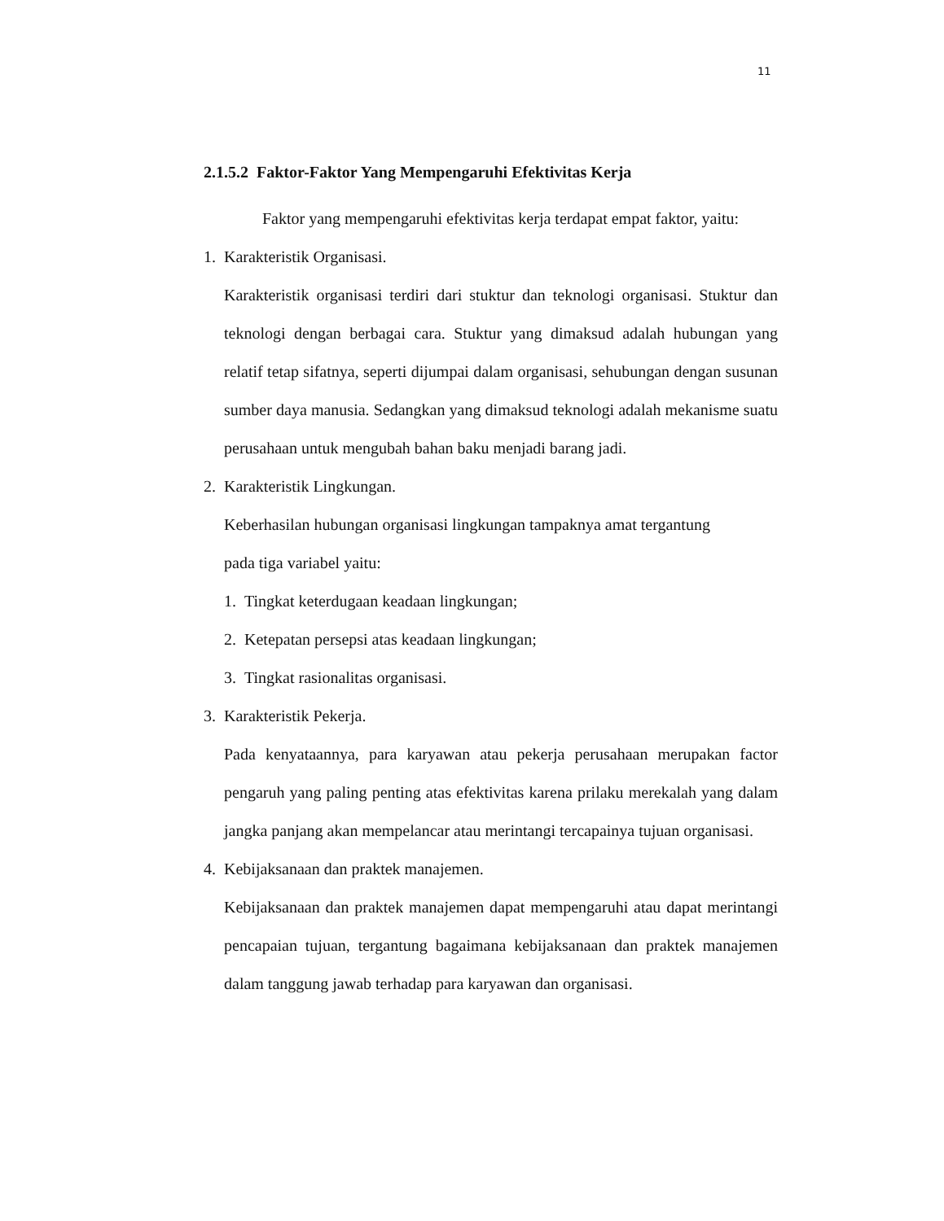11
2.1.5.2 Faktor-Faktor Yang Mempengaruhi Efektivitas Kerja
Faktor yang mempengaruhi efektivitas kerja terdapat empat faktor, yaitu:
1. Karakteristik Organisasi.
Karakteristik organisasi terdiri dari stuktur dan teknologi organisasi. Stuktur dan teknologi dengan berbagai cara. Stuktur yang dimaksud adalah hubungan yang relatif tetap sifatnya, seperti dijumpai dalam organisasi, sehubungan dengan susunan sumber daya manusia. Sedangkan yang dimaksud teknologi adalah mekanisme suatu perusahaan untuk mengubah bahan baku menjadi barang jadi.
2. Karakteristik Lingkungan.
Keberhasilan hubungan organisasi lingkungan tampaknya amat tergantung
pada tiga variabel yaitu:
1. Tingkat keterdugaan keadaan lingkungan;
2. Ketepatan persepsi atas keadaan lingkungan;
3. Tingkat rasionalitas organisasi.
3. Karakteristik Pekerja.
Pada kenyataannya, para karyawan atau pekerja perusahaan merupakan factor pengaruh yang paling penting atas efektivitas karena prilaku merekalah yang dalam jangka panjang akan mempelancar atau merintangi tercapainya tujuan organisasi.
4. Kebijaksanaan dan praktek manajemen.
Kebijaksanaan dan praktek manajemen dapat mempengaruhi atau dapat merintangi pencapaian tujuan, tergantung bagaimana kebijaksanaan dan praktek manajemen dalam tanggung jawab terhadap para karyawan dan organisasi.